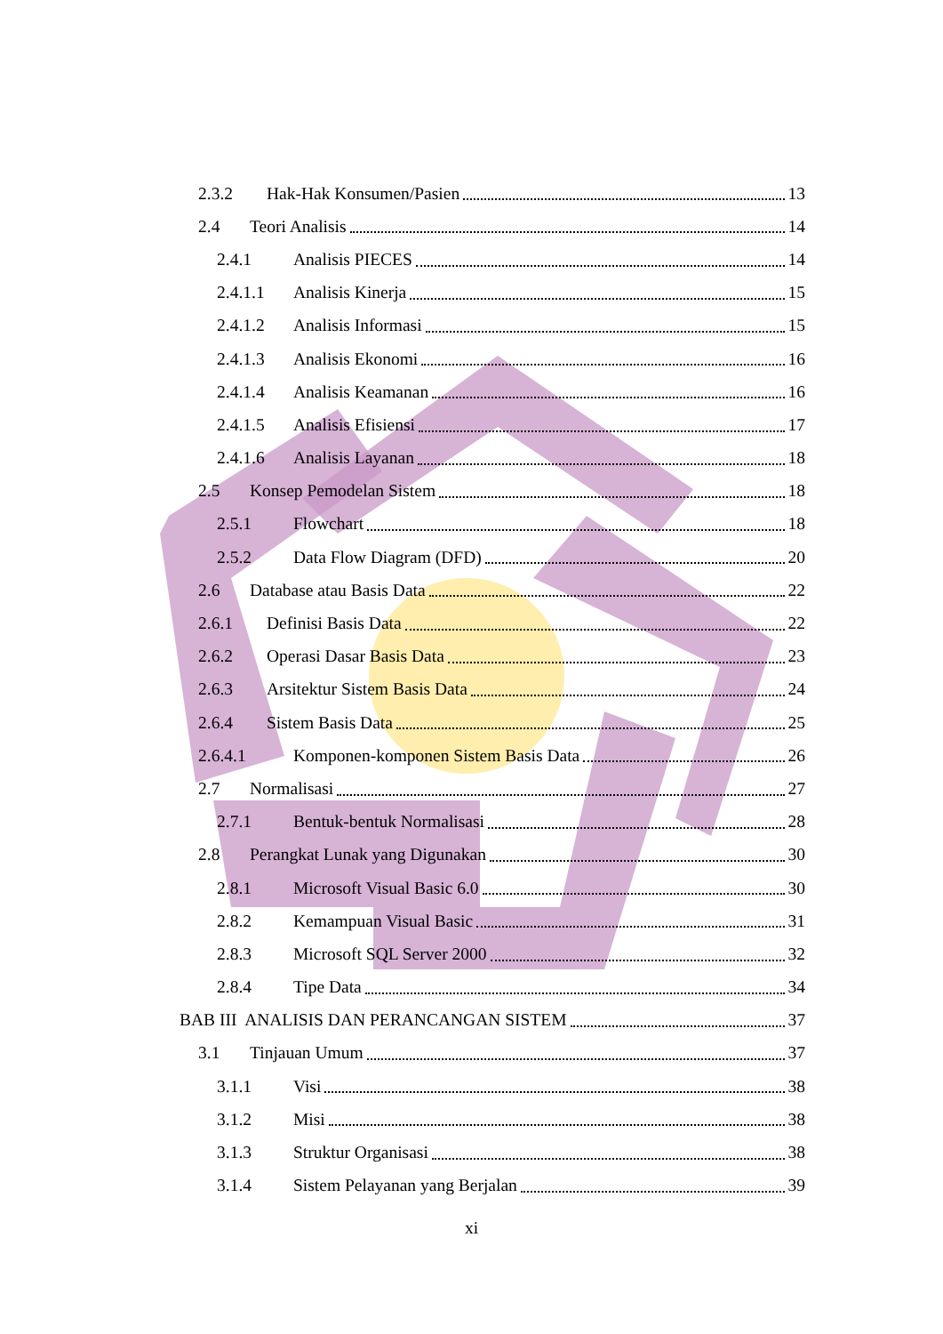2.3.2 Hak-Hak Konsumen/Pasien 13
2.4 Teori Analisis 14
2.4.1 Analisis PIECES 14
2.4.1.1 Analisis Kinerja 15
2.4.1.2 Analisis Informasi 15
2.4.1.3 Analisis Ekonomi 16
2.4.1.4 Analisis Keamanan 16
2.4.1.5 Analisis Efisiensi 17
2.4.1.6 Analisis Layanan 18
2.5 Konsep Pemodelan Sistem 18
2.5.1 Flowchart 18
2.5.2 Data Flow Diagram (DFD) 20
2.6 Database atau Basis Data 22
2.6.1 Definisi Basis Data 22
2.6.2 Operasi Dasar Basis Data 23
2.6.3 Arsitektur Sistem Basis Data 24
2.6.4 Sistem Basis Data 25
2.6.4.1 Komponen-komponen Sistem Basis Data 26
2.7 Normalisasi 27
2.7.1 Bentuk-bentuk Normalisasi 28
2.8 Perangkat Lunak yang Digunakan 30
2.8.1 Microsoft Visual Basic 6.0 30
2.8.2 Kemampuan Visual Basic 31
2.8.3 Microsoft SQL Server 2000 32
2.8.4 Tipe Data 34
BAB III ANALISIS DAN PERANCANGAN SISTEM 37
3.1 Tinjauan Umum 37
3.1.1 Visi 38
3.1.2 Misi 38
3.1.3 Struktur Organisasi 38
3.1.4 Sistem Pelayanan yang Berjalan 39
xi